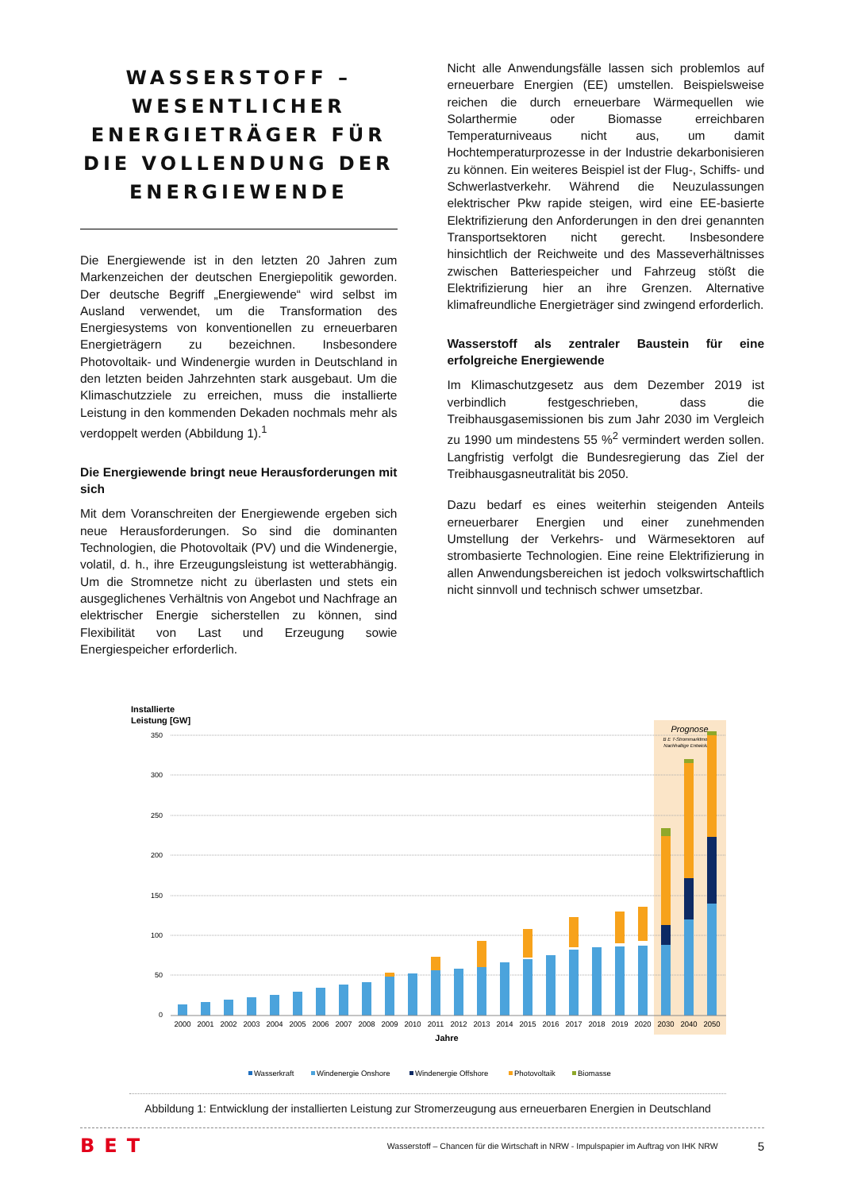WASSERSTOFF – WESENTLICHER ENERGIETRÄGER FÜR DIE VOLLENDUNG DER ENERGIEWENDE
Die Energiewende ist in den letzten 20 Jahren zum Markenzeichen der deutschen Energiepolitik geworden. Der deutsche Begriff „Energiewende“ wird selbst im Ausland verwendet, um die Transformation des Energiesystems von konventionellen zu erneuerbaren Energieträgern zu bezeichnen. Insbesondere Photovoltaik- und Windenergie wurden in Deutschland in den letzten beiden Jahrzehnten stark ausgebaut. Um die Klimaschutzziele zu erreichen, muss die installierte Leistung in den kommenden Dekaden nochmals mehr als verdoppelt werden (Abbildung 1).<sup>1</sup>
Die Energiewende bringt neue Herausforderungen mit sich
Mit dem Voranschreiten der Energiewende ergeben sich neue Herausforderungen. So sind die dominanten Technologien, die Photovoltaik (PV) und die Windenergie, volatil, d. h., ihre Erzeugungsleistung ist wetterabhängig. Um die Stromnetze nicht zu überlasten und stets ein ausgeglichenes Verhältnis von Angebot und Nachfrage an elektrischer Energie sicherstellen zu können, sind Flexibilität von Last und Erzeugung sowie Energiespeicher erforderlich.
Nicht alle Anwendungsfälle lassen sich problemlos auf erneuerbare Energien (EE) umstellen. Beispielsweise reichen die durch erneuerbare Wärmequellen wie Solarthermie oder Biomasse erreichbaren Temperaturniveaus nicht aus, um damit Hochtemperaturprozesse in der Industrie dekarbonisieren zu können. Ein weiteres Beispiel ist der Flug-, Schiffs- und Schwerlastverkehr. Während die Neuzulassungen elektrischer Pkw rapide steigen, wird eine EE-basierte Elektrifizierung den Anforderungen in den drei genannten Transportsektoren nicht gerecht. Insbesondere hinsichtlich der Reichweite und des Masseverhältnisses zwischen Batteriespeicher und Fahrzeug stößt die Elektrifizierung hier an ihre Grenzen. Alternative klimafreundliche Energieträger sind zwingend erforderlich.
Wasserstoff als zentraler Baustein für eine erfolgreiche Energiewende
Im Klimaschutzgesetz aus dem Dezember 2019 ist verbindlich festgeschrieben, dass die Treibhausgasemissionen bis zum Jahr 2030 im Vergleich zu 1990 um mindestens 55 %<sup>2</sup> vermindert werden sollen. Langfristig verfolgt die Bundesregierung das Ziel der Treibhausgasneutralität bis 2050.
Dazu bedarf es eines weiterhin steigenden Anteils erneuerbarer Energien und einer zunehmenden Umstellung der Verkehrs- und Wärmesektoren auf strombasierte Technologien. Eine reine Elektrifizierung in allen Anwendungsbereichen ist jedoch volkswirtschaftlich nicht sinnvoll und technisch schwer umsetzbar.
Installierte
Leistung [GW]
Prognose
B E T-Strommarktmodell:
Nachhaltige Entwicklung
350
300
250
200
150
100
50
0
2000
2001
2002
2003
2004
2005
2006
2007
2008
2009
2010
2011
2012
2013
2014
2015
2016
2017
2018
2019
2020
2030
2040
2050
Jahre
Wasserkraft
Windenergie Onshore
Windenergie Offshore
Photovoltaik
Biomasse
Abbildung 1: Entwicklung der installierten Leistung zur Stromerzeugung aus erneuerbaren Energien in Deutschland
BET Wasserstoff – Chancen für die Wirtschaft in NRW - Impulspapier im Auftrag von IHK NRW 5